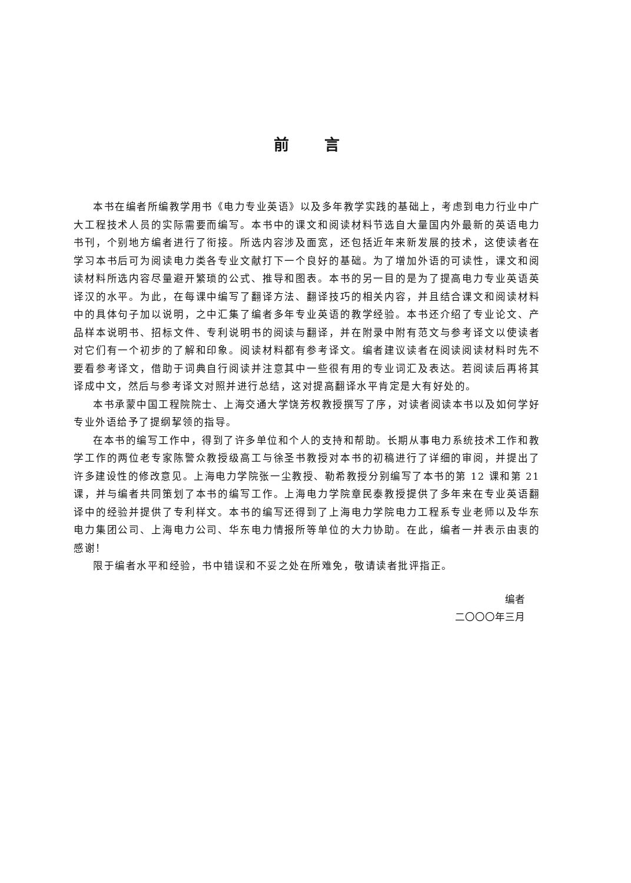前言
本书在编者所编教学用书《电力专业英语》以及多年教学实践的基础上，考虑到电力行业中广大工程技术人员的实际需要而编写。本书中的课文和阅读材料节选自大量国内外最新的英语电力书刊，个别地方编者进行了衔接。所选内容涉及面宽，还包括近年来新发展的技术，这使读者在学习本书后可为阅读电力类各专业文献打下一个良好的基础。为了增加外语的可读性，课文和阅读材料所选内容尽量避开繁琐的公式、推导和图表。本书的另一目的是为了提高电力专业英语英译汉的水平。为此，在每课中编写了翻译方法、翻译技巧的相关内容，并且结合课文和阅读材料中的具体句子加以说明，之中汇集了编者多年专业英语的教学经验。本书还介绍了专业论文、产品样本说明书、招标文件、专利说明书的阅读与翻译，并在附录中附有范文与参考译文以使读者对它们有一个初步的了解和印象。阅读材料都有参考译文。编者建议读者在阅读阅读材料时先不要看参考译文，借助于词典自行阅读并注意其中一些很有用的专业词汇及表达。若阅读后再将其译成中文，然后与参考译文对照并进行总结，这对提高翻译水平肯定是大有好处的。
本书承蒙中国工程院院士、上海交通大学饶芳权教授撰写了序，对读者阅读本书以及如何学好专业外语给予了提纲挈领的指导。
在本书的编写工作中，得到了许多单位和个人的支持和帮助。长期从事电力系统技术工作和教学工作的两位老专家陈警众教授级高工与徐圣书教授对本书的初稿进行了详细的审阅，并提出了许多建设性的修改意见。上海电力学院张一尘教授、勒希教授分别编写了本书的第 12 课和第 21 课，并与编者共同策划了本书的编写工作。上海电力学院章民泰教授提供了多年来在专业英语翻译中的经验并提供了专利样文。本书的编写还得到了上海电力学院电力工程系专业老师以及华东电力集团公司、上海电力公司、华东电力情报所等单位的大力协助。在此，编者一并表示由衷的感谢！
限于编者水平和经验，书中错误和不妥之处在所难免，敬请读者批评指正。
编者
二〇〇〇年三月